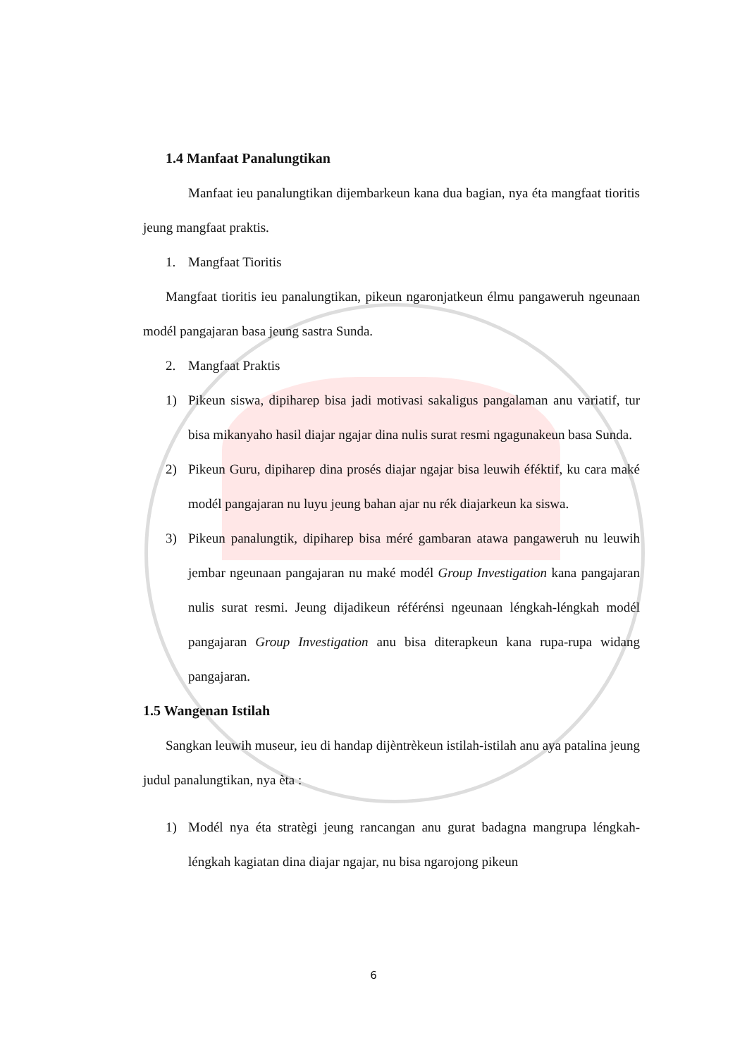1.4 Manfaat Panalungtikan
Manfaat ieu panalungtikan dijembarkeun kana dua bagian, nya éta mangfaat tioritis jeung mangfaat praktis.
1. Mangfaat Tioritis
Mangfaat tioritis ieu panalungtikan, pikeun ngaronjatkeun élmu pangaweruh ngeunaan modél pangajaran basa jeung sastra Sunda.
2. Mangfaat Praktis
1) Pikeun siswa, dipiharep bisa jadi motivasi sakaligus pangalaman anu variatif, tur bisa mikanyaho hasil diajar ngajar dina nulis surat resmi ngagunakeun basa Sunda.
2) Pikeun Guru, dipiharep dina prosés diajar ngajar bisa leuwih éféktif, ku cara maké modél pangajaran nu luyu jeung bahan ajar nu rék diajarkeun ka siswa.
3) Pikeun panalungtik, dipiharep bisa méré gambaran atawa pangaweruh nu leuwih jembar ngeunaan pangajaran nu maké modél Group Investigation kana pangajaran nulis surat resmi. Jeung dijadikeun référénsi ngeunaan léngkah-léngkah modél pangajaran Group Investigation anu bisa diterapkeun kana rupa-rupa widang pangajaran.
1.5 Wangenan Istilah
Sangkan leuwih museur, ieu di handap dijèntrèkeun istilah-istilah anu aya patalina jeung judul panalungtikan, nya èta :
1) Modél nya éta stratègi jeung rancangan anu gurat badagna mangrupa léngkah-léngkah kagiatan dina diajar ngajar, nu bisa ngarojong pikeun
6